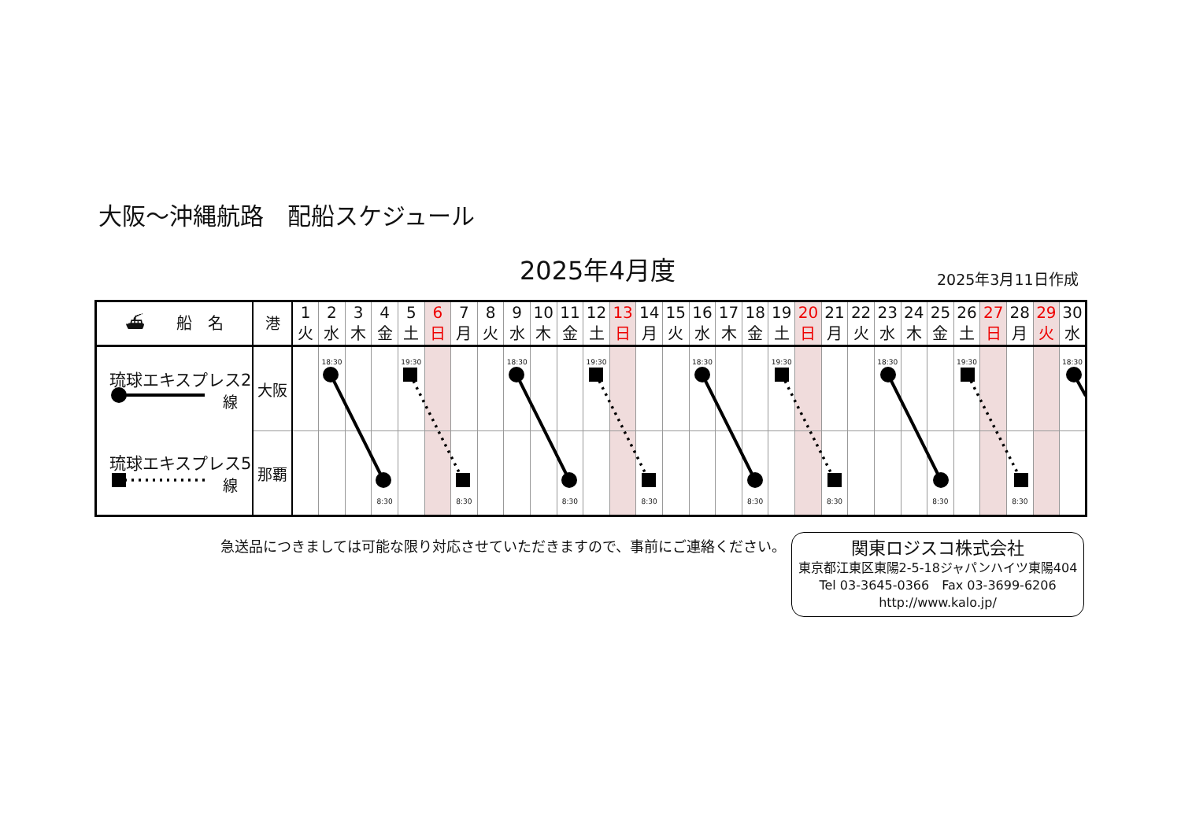大阪～沖縄航路　配船スケジュール
2025年4月度 2025年3月11日作成
| ⛴ 船 名 | 港 | 1 火 | 2 水 | 3 木 | 4 金 | 5 土 | 6 日 | 7 月 | 8 火 | 9 水 | 10 木 | 11 金 | 12 土 | 13 日 | 14 月 | 15 火 | 16 水 | 17 木 | 18 金 | 19 土 | 20 日 | 21 月 | 22 火 | 23 水 | 24 木 | 25 金 | 26 土 | 27 日 | 28 月 | 29 火 | 30 水 |
| --- | --- | --- | --- | --- | --- | --- | --- | --- | --- | --- | --- | --- | --- | --- | --- | --- | --- | --- | --- | --- | --- | --- | --- | --- | --- | --- | --- | --- | --- | --- | --- |
| 琉球エキスプレス2 線 | 大阪 | | 18:30 | | | 19:30 | | | | 18:30 | | | 19:30 | | | | 18:30 | | | 19:30 | | | | 18:30 | | | 19:30 | | | | 18:30 |
| 琉球エキスプレス5 線 | 那覇 | | | | 8:30 | | | 8:30 | | | | 8:30 | | | 8:30 | | | | 8:30 | | | 8:30 | | | | 8:30 | | | 8:30 | | |
急送品につきましては可能な限り対応させていただきますので、事前にご連絡ください。
関東ロジスコ株式会社
東京都江東区東陽2-5-18ジャパンハイツ東陽404
Tel 03-3645-0366　Fax 03-3699-6206
http://www.kalo.jp/